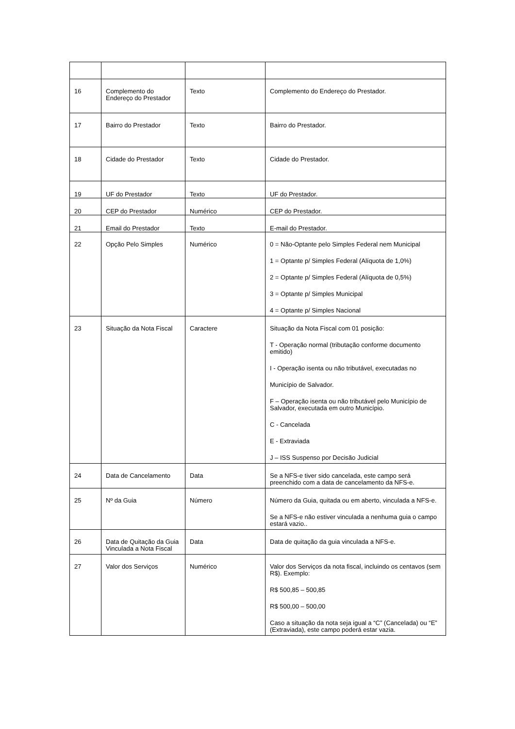| 16 | Complemento do Endereço do Prestador | Texto | Complemento do Endereço do Prestador. |
| 17 | Bairro do Prestador | Texto | Bairro do Prestador. |
| 18 | Cidade do Prestador | Texto | Cidade do Prestador. |
| 19 | UF do Prestador | Texto | UF do Prestador. |
| 20 | CEP do Prestador | Numérico | CEP do Prestador. |
| 21 | Email do Prestador | Texto | E-mail do Prestador. |
| 22 | Opção Pelo Simples | Numérico | 0 = Não-Optante pelo Simples Federal nem Municipal 1 = Optante p/ Simples Federal (Alíquota de 1,0%) 2 = Optante p/ Simples Federal (Alíquota de 0,5%) 3 = Optante p/ Simples Municipal 4 = Optante p/ Simples Nacional |
| 23 | Situação da Nota Fiscal | Caractere | Situação da Nota Fiscal com 01 posição: T - Operação normal (tributação conforme documento emitido) I - Operação isenta ou não tributável, executadas no Município de Salvador. F – Operação isenta ou não tributável pelo Município de Salvador, executada em outro Município. C - Cancelada E - Extraviada J – ISS Suspenso por Decisão Judicial |
| 24 | Data de Cancelamento | Data | Se a NFS-e tiver sido cancelada, este campo será preenchido com a data de cancelamento da NFS-e. |
| 25 | Nº da Guia | Número | Número da Guia, quitada ou em aberto, vinculada a NFS-e. Se a NFS-e não estiver vinculada a nenhuma guia o campo estará vazio.. |
| 26 | Data de Quitação da Guia Vinculada a Nota Fiscal | Data | Data de quitação da guia vinculada a NFS-e. |
| 27 | Valor dos Serviços | Numérico | Valor dos Serviços da nota fiscal, incluindo os centavos (sem R$). Exemplo: R$ 500,85 – 500,85 R$ 500,00 – 500,00 Caso a situação da nota seja igual a “C” (Cancelada) ou “E” (Extraviada), este campo poderá estar vazia. |